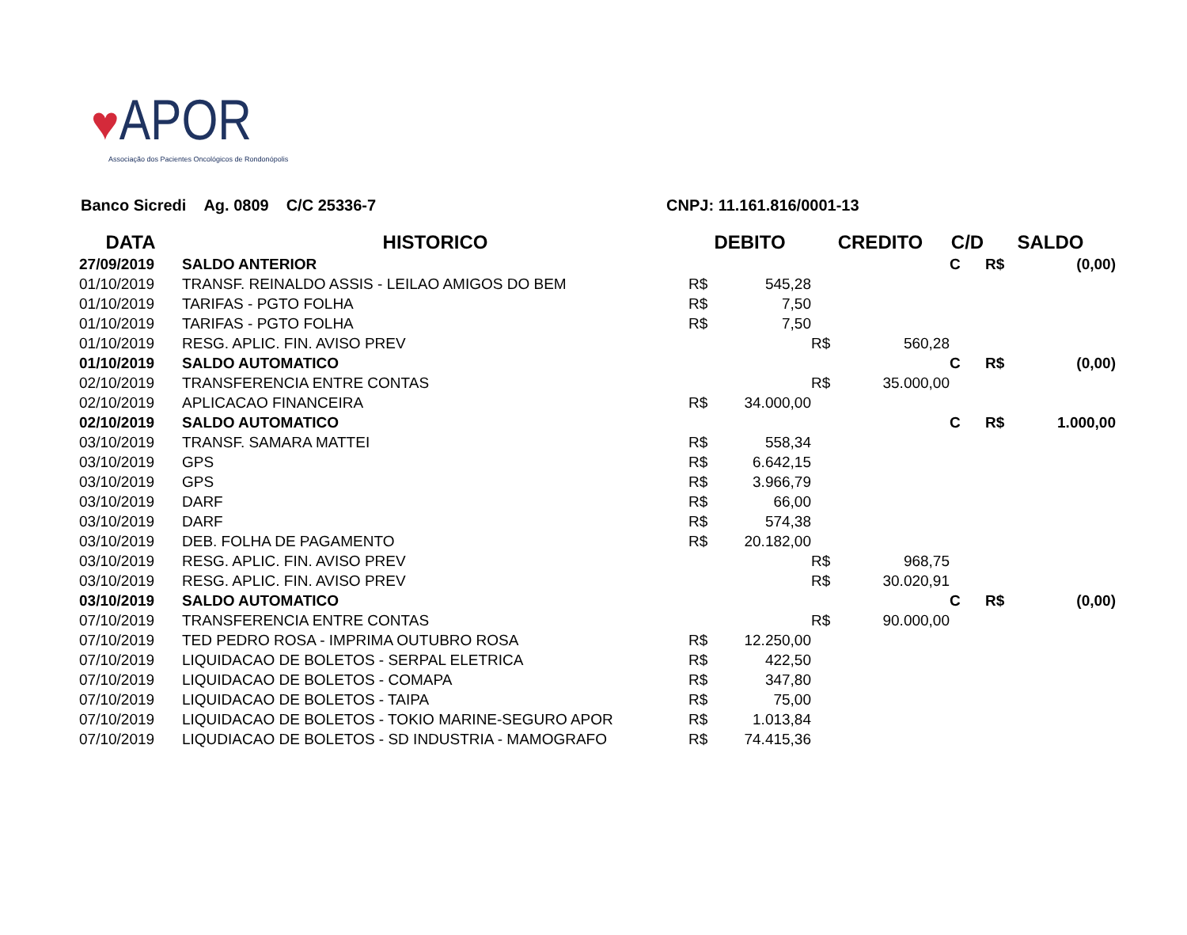♥APOR
Associação dos Pacientes Oncológicos de Rondonópolis
Banco Sicredi Ag. 0809 C/C 25336-7 CNPJ: 11.161.816/0001-13
| DATA | HISTORICO | DEBITO | | CREDITO | | C/D | SALDO | |
| --- | --- | --- | --- | --- | --- | --- | --- | --- |
| 27/09/2019 | SALDO ANTERIOR | | | | | C | R$ | (0,00) |
| 01/10/2019 | TRANSF. REINALDO ASSIS - LEILAO AMIGOS DO BEM | R$ | 545,28 | | | | | |
| 01/10/2019 | TARIFAS - PGTO FOLHA | R$ | 7,50 | | | | | |
| 01/10/2019 | TARIFAS - PGTO FOLHA | R$ | 7,50 | | | | | |
| 01/10/2019 | RESG. APLIC. FIN. AVISO PREV | | | R$ | 560,28 | | | |
| 01/10/2019 | SALDO AUTOMATICO | | | | | C | R$ | (0,00) |
| 02/10/2019 | TRANSFERENCIA ENTRE CONTAS | | | R$ | 35.000,00 | | | |
| 02/10/2019 | APLICACAO FINANCEIRA | R$ | 34.000,00 | | | | | |
| 02/10/2019 | SALDO AUTOMATICO | | | | | C | R$ | 1.000,00 |
| 03/10/2019 | TRANSF. SAMARA MATTEI | R$ | 558,34 | | | | | |
| 03/10/2019 | GPS | R$ | 6.642,15 | | | | | |
| 03/10/2019 | GPS | R$ | 3.966,79 | | | | | |
| 03/10/2019 | DARF | R$ | 66,00 | | | | | |
| 03/10/2019 | DARF | R$ | 574,38 | | | | | |
| 03/10/2019 | DEB. FOLHA DE PAGAMENTO | R$ | 20.182,00 | | | | | |
| 03/10/2019 | RESG. APLIC. FIN. AVISO PREV | | | R$ | 968,75 | | | |
| 03/10/2019 | RESG. APLIC. FIN. AVISO PREV | | | R$ | 30.020,91 | | | |
| 03/10/2019 | SALDO AUTOMATICO | | | | | C | R$ | (0,00) |
| 07/10/2019 | TRANSFERENCIA ENTRE CONTAS | | | R$ | 90.000,00 | | | |
| 07/10/2019 | TED PEDRO ROSA - IMPRIMA OUTUBRO ROSA | R$ | 12.250,00 | | | | | |
| 07/10/2019 | LIQUIDACAO DE BOLETOS - SERPAL ELETRICA | R$ | 422,50 | | | | | |
| 07/10/2019 | LIQUIDACAO DE BOLETOS - COMAPA | R$ | 347,80 | | | | | |
| 07/10/2019 | LIQUIDACAO DE BOLETOS - TAIPA | R$ | 75,00 | | | | | |
| 07/10/2019 | LIQUIDACAO DE BOLETOS - TOKIO MARINE-SEGURO APOR | R$ | 1.013,84 | | | | | |
| 07/10/2019 | LIQUDIACAO DE BOLETOS - SD INDUSTRIA - MAMOGRAFO | R$ | 74.415,36 | | | | | |